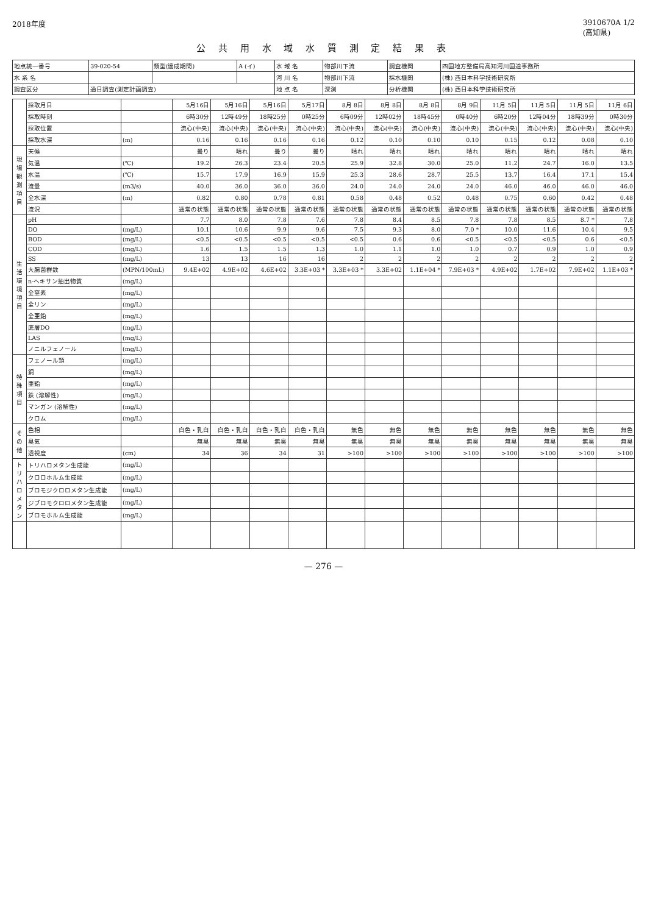2018年度 3910670A 1/2
(高知県)
公 共 用 水 域 水 質 測 定 結 果 表
| 地点統一番号 | 39-020-54 | 類型(達成期間) | A (イ) | 水 域 名 | 物部川下流 | 調査機関 | 四国地方整備局高知河川国道事務所 |
| 水 系 名 | | | | 河 川 名 | 物部川下流 | 採水機関 | (株) 西日本科学技術研究所 |
| 調査区分 | 通日調査(測定計画調査) | | | 地 点 名 | 深渕 | 分析機関 | (株) 西日本科学技術研究所 |
| | 採取月日 | | 5月16日 | 5月16日 | 5月16日 | 5月17日 | 8月 8日 | 8月 8日 | 8月 8日 | 8月 9日 | 11月 5日 | 11月 5日 | 11月 5日 | 11月 6日 |
| | 採取時刻 | | 6時30分 | 12時49分 | 18時25分 | 0時25分 | 6時09分 | 12時02分 | 18時45分 | 0時40分 | 6時20分 | 12時04分 | 18時39分 | 0時30分 |
| | 採取位置 | | 流心(中央) | 流心(中央) | 流心(中央) | 流心(中央) | 流心(中央) | 流心(中央) | 流心(中央) | 流心(中央) | 流心(中央) | 流心(中央) | 流心(中央) | 流心(中央) |
| | 採取水深 | (m) | 0.16 | 0.16 | 0.16 | 0.16 | 0.12 | 0.10 | 0.10 | 0.10 | 0.15 | 0.12 | 0.08 | 0.10 |
| 現場観測項目 | 天候 | | 曇り | 晴れ | 曇り | 曇り | 晴れ | 晴れ | 晴れ | 晴れ | 晴れ | 晴れ | 晴れ | 晴れ |
| | 気温 | (℃) | 19.2 | 26.3 | 23.4 | 20.5 | 25.9 | 32.8 | 30.0 | 25.0 | 11.2 | 24.7 | 16.0 | 13.5 |
| | 水温 | (℃) | 15.7 | 17.9 | 16.9 | 15.9 | 25.3 | 28.6 | 28.7 | 25.5 | 13.7 | 16.4 | 17.1 | 15.4 |
| | 流量 | (m3/s) | 40.0 | 36.0 | 36.0 | 36.0 | 24.0 | 24.0 | 24.0 | 24.0 | 46.0 | 46.0 | 46.0 | 46.0 |
| | 全水深 | (m) | 0.82 | 0.80 | 0.78 | 0.81 | 0.58 | 0.48 | 0.52 | 0.48 | 0.75 | 0.60 | 0.42 | 0.48 |
| | 流況 | | 通常の状態 | 通常の状態 | 通常の状態 | 通常の状態 | 通常の状態 | 通常の状態 | 通常の状態 | 通常の状態 | 通常の状態 | 通常の状態 | 通常の状態 | 通常の状態 |
| 生活環境項目 | pH | | 7.7 | 8.0 | 7.8 | 7.6 | 7.8 | 8.4 | 8.5 | 7.8 | 7.8 | 8.5 | 8.7 * | 7.8 |
| | DO | (mg/L) | 10.1 | 10.6 | 9.9 | 9.6 | 7.5 | 9.3 | 8.0 | 7.0 * | 10.0 | 11.6 | 10.4 | 9.5 |
| | BOD | (mg/L) | <0.5 | <0.5 | <0.5 | <0.5 | <0.5 | 0.6 | 0.6 | <0.5 | <0.5 | <0.5 | 0.6 | <0.5 |
| | COD | (mg/L) | 1.6 | 1.5 | 1.5 | 1.3 | 1.0 | 1.1 | 1.0 | 1.0 | 0.7 | 0.9 | 1.0 | 0.9 |
| | SS | (mg/L) | 13 | 13 | 16 | 16 | 2 | 2 | 2 | 2 | 2 | 2 | 2 | 2 |
| | 大腸菌群数 | (MPN/100mL) | 9.4E+02 | 4.9E+02 | 4.6E+02 | 3.3E+03 * | 3.3E+03 * | 3.3E+02 | 1.1E+04 * | 7.9E+03 * | 4.9E+02 | 1.7E+02 | 7.9E+02 | 1.1E+03 * |
| | n-ヘキサン抽出物質 | (mg/L) | | | | | | | | | | | | |
| | 全窒素 | (mg/L) | | | | | | | | | | | | |
| | 全リン | (mg/L) | | | | | | | | | | | | |
| | 全亜鉛 | (mg/L) | | | | | | | | | | | | |
| | 底層DO | (mg/L) | | | | | | | | | | | | |
| | LAS | (mg/L) | | | | | | | | | | | | |
| | ノニルフェノール | (mg/L) | | | | | | | | | | | | |
| 特殊項目 | フェノール類 | (mg/L) | | | | | | | | | | | | |
| | 銅 | (mg/L) | | | | | | | | | | | | |
| | 亜鉛 | (mg/L) | | | | | | | | | | | | |
| | 鉄 (溶解性) | (mg/L) | | | | | | | | | | | | |
| | マンガン (溶解性) | (mg/L) | | | | | | | | | | | | |
| | クロム | (mg/L) | | | | | | | | | | | | |
| その他 | 色相 | | 白色・乳白 | 白色・乳白 | 白色・乳白 | 白色・乳白 | 無色 | 無色 | 無色 | 無色 | 無色 | 無色 | 無色 | 無色 |
| | 臭気 | | 無臭 | 無臭 | 無臭 | 無臭 | 無臭 | 無臭 | 無臭 | 無臭 | 無臭 | 無臭 | 無臭 | 無臭 |
| | 透視度 | (cm) | 34 | 36 | 34 | 31 | >100 | >100 | >100 | >100 | >100 | >100 | >100 | >100 |
| トリハロメタン | トリハロメタン生成能 | (mg/L) | | | | | | | | | | | | |
| | クロロホルム生成能 | (mg/L) | | | | | | | | | | | | |
| | ブロモジクロロメタン生成能 | (mg/L) | | | | | | | | | | | | |
| | ジブロモクロロメタン生成能 | (mg/L) | | | | | | | | | | | | |
| | ブロモホルム生成能 | (mg/L) | | | | | | | | | | | | |
— 276 —